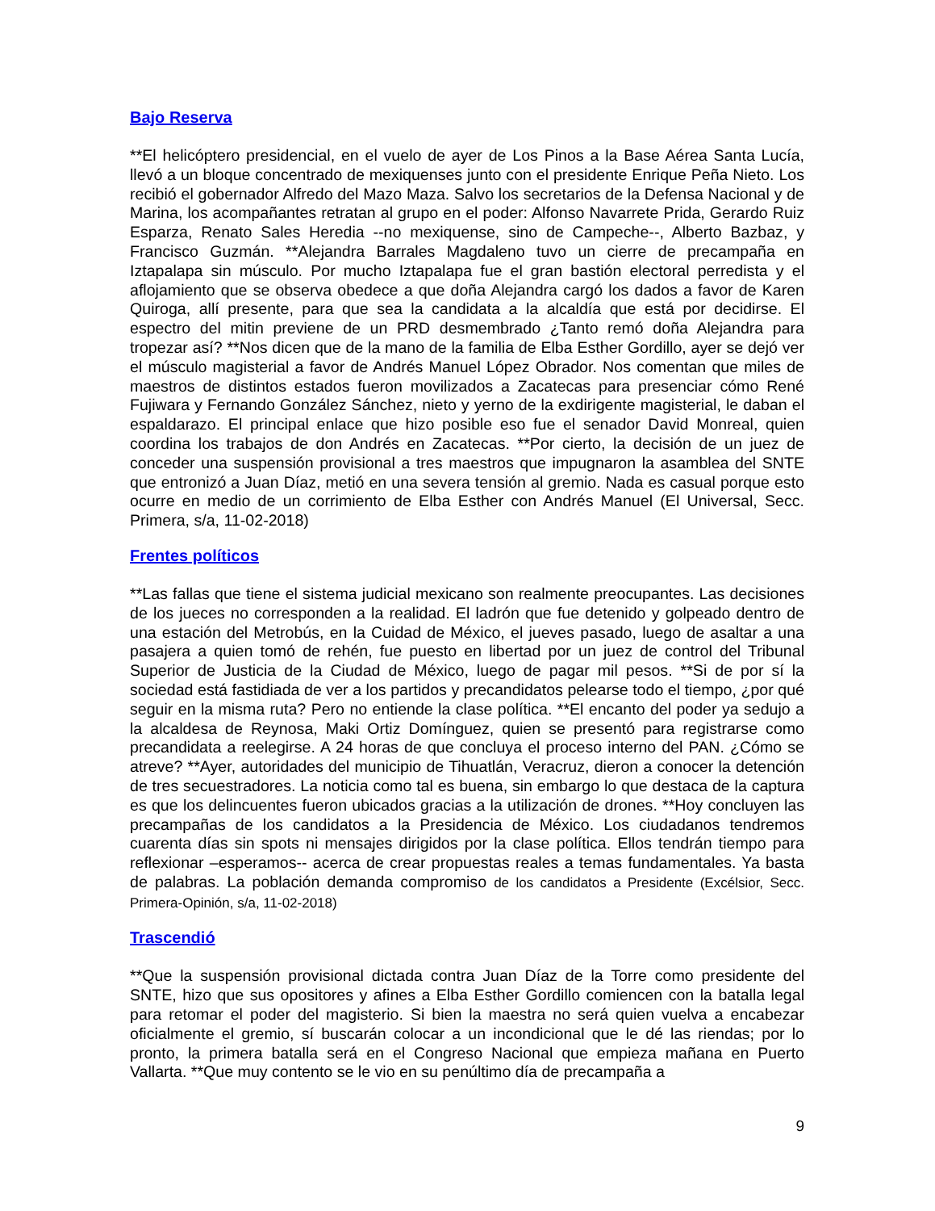Bajo Reserva
**El helicóptero presidencial, en el vuelo de ayer de Los Pinos a la Base Aérea Santa Lucía, llevó a un bloque concentrado de mexiquenses junto con el presidente Enrique Peña Nieto. Los recibió el gobernador Alfredo del Mazo Maza. Salvo los secretarios de la Defensa Nacional y de Marina, los acompañantes retratan al grupo en el poder: Alfonso Navarrete Prida, Gerardo Ruiz Esparza, Renato Sales Heredia --no mexiquense, sino de Campeche--, Alberto Bazbaz, y Francisco Guzmán. **Alejandra Barrales Magdaleno tuvo un cierre de precampaña en Iztapalapa sin músculo. Por mucho Iztapalapa fue el gran bastión electoral perredista y el aflojamiento que se observa obedece a que doña Alejandra cargó los dados a favor de Karen Quiroga, allí presente, para que sea la candidata a la alcaldía que está por decidirse. El espectro del mitin previene de un PRD desmembrado ¿Tanto remó doña Alejandra para tropezar así? **Nos dicen que de la mano de la familia de Elba Esther Gordillo, ayer se dejó ver el músculo magisterial a favor de Andrés Manuel López Obrador. Nos comentan que miles de maestros de distintos estados fueron movilizados a Zacatecas para presenciar cómo René Fujiwara y Fernando González Sánchez, nieto y yerno de la exdirigente magisterial, le daban el espaldarazo. El principal enlace que hizo posible eso fue el senador David Monreal, quien coordina los trabajos de don Andrés en Zacatecas. **Por cierto, la decisión de un juez de conceder una suspensión provisional a tres maestros que impugnaron la asamblea del SNTE que entronizó a Juan Díaz, metió en una severa tensión al gremio. Nada es casual porque esto ocurre en medio de un corrimiento de Elba Esther con Andrés Manuel (El Universal, Secc. Primera, s/a, 11-02-2018)
Frentes políticos
**Las fallas que tiene el sistema judicial mexicano son realmente preocupantes. Las decisiones de los jueces no corresponden a la realidad. El ladrón que fue detenido y golpeado dentro de una estación del Metrobús, en la Cuidad de México, el jueves pasado, luego de asaltar a una pasajera a quien tomó de rehén, fue puesto en libertad por un juez de control del Tribunal Superior de Justicia de la Ciudad de México, luego de pagar mil pesos. **Si de por sí la sociedad está fastidiada de ver a los partidos y precandidatos pelearse todo el tiempo, ¿por qué seguir en la misma ruta? Pero no entiende la clase política. **El encanto del poder ya sedujo a la alcaldesa de Reynosa, Maki Ortiz Domínguez, quien se presentó para registrarse como precandidata a reelegirse. A 24 horas de que concluya el proceso interno del PAN. ¿Cómo se atreve? **Ayer, autoridades del municipio de Tihuatlán, Veracruz, dieron a conocer la detención de tres secuestradores. La noticia como tal es buena, sin embargo lo que destaca de la captura es que los delincuentes fueron ubicados gracias a la utilización de drones. **Hoy concluyen las precampañas de los candidatos a la Presidencia de México. Los ciudadanos tendremos cuarenta días sin spots ni mensajes dirigidos por la clase política. Ellos tendrán tiempo para reflexionar –esperamos-- acerca de crear propuestas reales a temas fundamentales. Ya basta de palabras. La población demanda compromiso de los candidatos a Presidente (Excélsior, Secc. Primera-Opinión, s/a, 11-02-2018)
Trascendió
**Que la suspensión provisional dictada contra Juan Díaz de la Torre como presidente del SNTE, hizo que sus opositores y afines a Elba Esther Gordillo comiencen con la batalla legal para retomar el poder del magisterio. Si bien la maestra no será quien vuelva a encabezar oficialmente el gremio, sí buscarán colocar a un incondicional que le dé las riendas; por lo pronto, la primera batalla será en el Congreso Nacional que empieza mañana en Puerto Vallarta. **Que muy contento se le vio en su penúltimo día de precampaña a
9